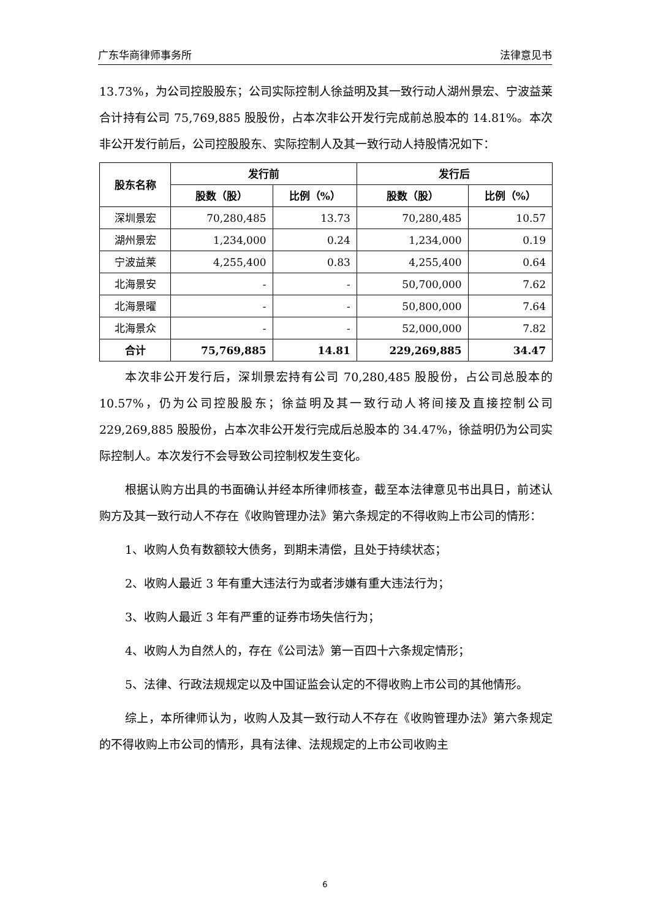广东华商律师事务所 法律意见书
13.73%，为公司控股股东；公司实际控制人徐益明及其一致行动人湖州景宏、宁波益莱合计持有公司 75,769,885 股股份，占本次非公开发行完成前总股本的 14.81%。本次非公开发行前后，公司控股股东、实际控制人及其一致行动人持股情况如下：
| 股东名称 | 发行前 | | 发行后 | |
| --- | --- | --- | --- | --- |
| | 股数（股） | 比例（%） | 股数（股） | 比例（%） |
| 深圳景宏 | 70,280,485 | 13.73 | 70,280,485 | 10.57 |
| 湖州景宏 | 1,234,000 | 0.24 | 1,234,000 | 0.19 |
| 宁波益莱 | 4,255,400 | 0.83 | 4,255,400 | 0.64 |
| 北海景安 | - | - | 50,700,000 | 7.62 |
| 北海景曜 | - | - | 50,800,000 | 7.64 |
| 北海景众 | - | - | 52,000,000 | 7.82 |
| 合计 | 75,769,885 | 14.81 | 229,269,885 | 34.47 |
本次非公开发行后，深圳景宏持有公司 70,280,485 股股份，占公司总股本的 10.57%，仍为公司控股股东；徐益明及其一致行动人将间接及直接控制公司 229,269,885 股股份，占本次非公开发行完成后总股本的 34.47%，徐益明仍为公司实际控制人。本次发行不会导致公司控制权发生变化。
根据认购方出具的书面确认并经本所律师核查，截至本法律意见书出具日，前述认购方及其一致行动人不存在《收购管理办法》第六条规定的不得收购上市公司的情形：
1、收购人负有数额较大债务，到期未清偿，且处于持续状态；
2、收购人最近 3 年有重大违法行为或者涉嫌有重大违法行为；
3、收购人最近 3 年有严重的证券市场失信行为；
4、收购人为自然人的，存在《公司法》第一百四十六条规定情形；
5、法律、行政法规规定以及中国证监会认定的不得收购上市公司的其他情形。
综上，本所律师认为，收购人及其一致行动人不存在《收购管理办法》第六条规定的不得收购上市公司的情形，具有法律、法规规定的上市公司收购主
6